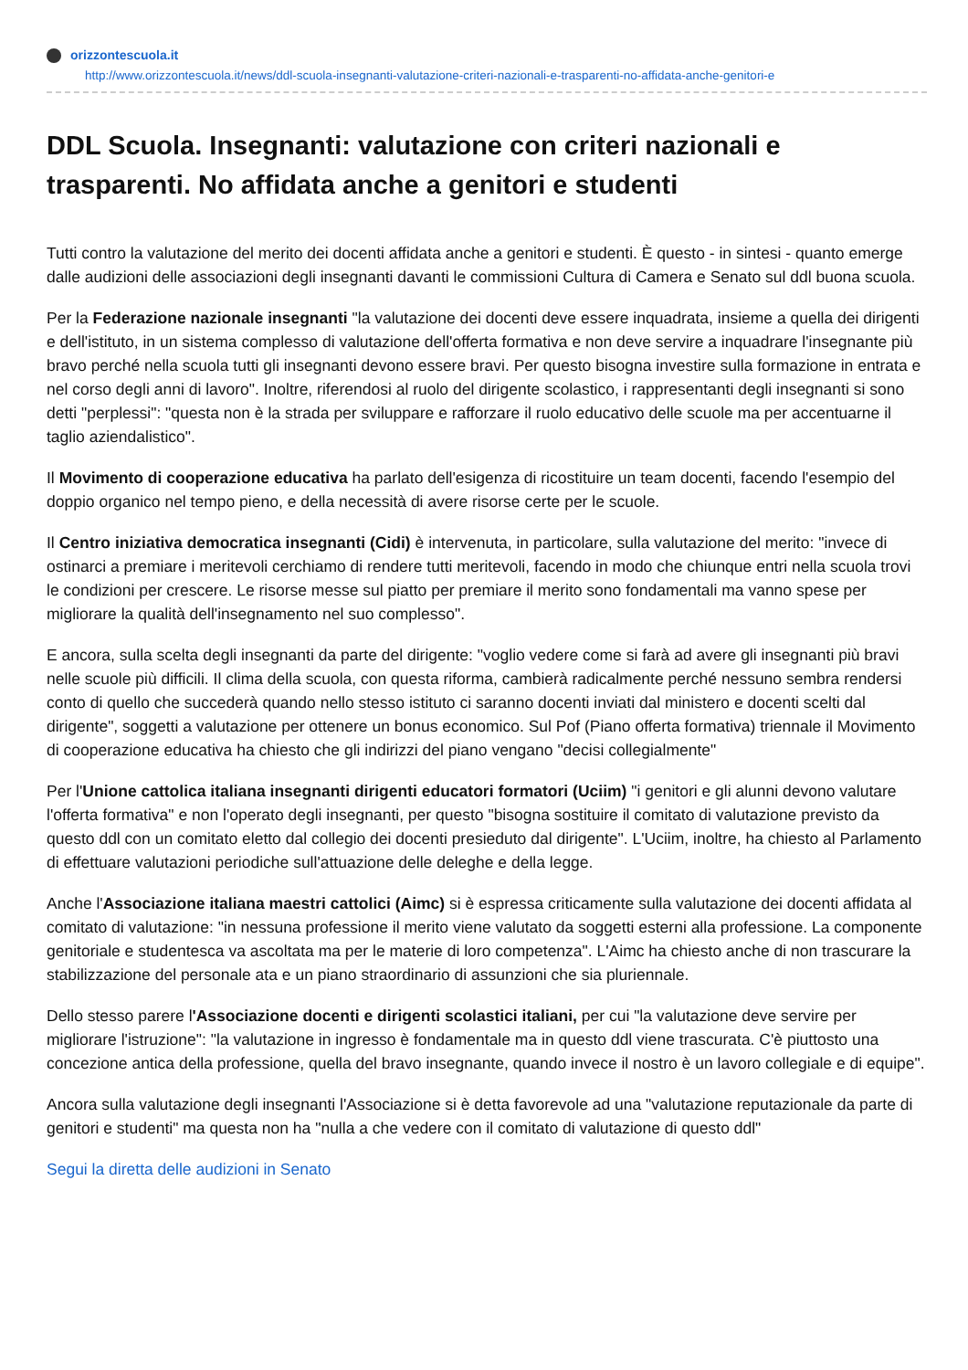orizzontescuola.it
http://www.orizzontescuola.it/news/ddl-scuola-insegnanti-valutazione-criteri-nazionali-e-trasparenti-no-affidata-anche-genitori-e
DDL Scuola. Insegnanti: valutazione con criteri nazionali e trasparenti. No affidata anche a genitori e studenti
Tutti contro la valutazione del merito dei docenti affidata anche a genitori e studenti. È questo - in sintesi - quanto emerge dalle audizioni delle associazioni degli insegnanti davanti le commissioni Cultura di Camera e Senato sul ddl buona scuola.
Per la Federazione nazionale insegnanti "la valutazione dei docenti deve essere inquadrata, insieme a quella dei dirigenti e dell'istituto, in un sistema complesso di valutazione dell'offerta formativa e non deve servire a inquadrare l'insegnante più bravo perché nella scuola tutti gli insegnanti devono essere bravi. Per questo bisogna investire sulla formazione in entrata e nel corso degli anni di lavoro". Inoltre, riferendosi al ruolo del dirigente scolastico, i rappresentanti degli insegnanti si sono detti "perplessi": "questa non è la strada per sviluppare e rafforzare il ruolo educativo delle scuole ma per accentuarne il taglio aziendalistico".
Il Movimento di cooperazione educativa ha parlato dell'esigenza di ricostituire un team docenti, facendo l'esempio del doppio organico nel tempo pieno, e della necessità di avere risorse certe per le scuole.
Il Centro iniziativa democratica insegnanti (Cidi) è intervenuta, in particolare, sulla valutazione del merito: "invece di ostinarci a premiare i meritevoli cerchiamo di rendere tutti meritevoli, facendo in modo che chiunque entri nella scuola trovi le condizioni per crescere. Le risorse messe sul piatto per premiare il merito sono fondamentali ma vanno spese per migliorare la qualità dell'insegnamento nel suo complesso".
E ancora, sulla scelta degli insegnanti da parte del dirigente: "voglio vedere come si farà ad avere gli insegnanti più bravi nelle scuole più difficili. Il clima della scuola, con questa riforma, cambierà radicalmente perché nessuno sembra rendersi conto di quello che succederà quando nello stesso istituto ci saranno docenti inviati dal ministero e docenti scelti dal dirigente", soggetti a valutazione per ottenere un bonus economico. Sul Pof (Piano offerta formativa) triennale il Movimento di cooperazione educativa ha chiesto che gli indirizzi del piano vengano "decisi collegialmente"
Per l'Unione cattolica italiana insegnanti dirigenti educatori formatori (Uciim) "i genitori e gli alunni devono valutare l'offerta formativa" e non l'operato degli insegnanti, per questo "bisogna sostituire il comitato di valutazione previsto da questo ddl con un comitato eletto dal collegio dei docenti presieduto dal dirigente". L'Uciim, inoltre, ha chiesto al Parlamento di effettuare valutazioni periodiche sull'attuazione delle deleghe e della legge.
Anche l'Associazione italiana maestri cattolici (Aimc) si è espressa criticamente sulla valutazione dei docenti affidata al comitato di valutazione: "in nessuna professione il merito viene valutato da soggetti esterni alla professione. La componente genitoriale e studentesca va ascoltata ma per le materie di loro competenza". L'Aimc ha chiesto anche di non trascurare la stabilizzazione del personale ata e un piano straordinario di assunzioni che sia pluriennale.
Dello stesso parere l'Associazione docenti e dirigenti scolastici italiani, per cui "la valutazione deve servire per migliorare l'istruzione": "la valutazione in ingresso è fondamentale ma in questo ddl viene trascurata. C'è piuttosto una concezione antica della professione, quella del bravo insegnante, quando invece il nostro è un lavoro collegiale e di equipe".
Ancora sulla valutazione degli insegnanti l'Associazione si è detta favorevole ad una "valutazione reputazionale da parte di genitori e studenti" ma questa non ha "nulla a che vedere con il comitato di valutazione di questo ddl"
Segui la diretta delle audizioni in Senato